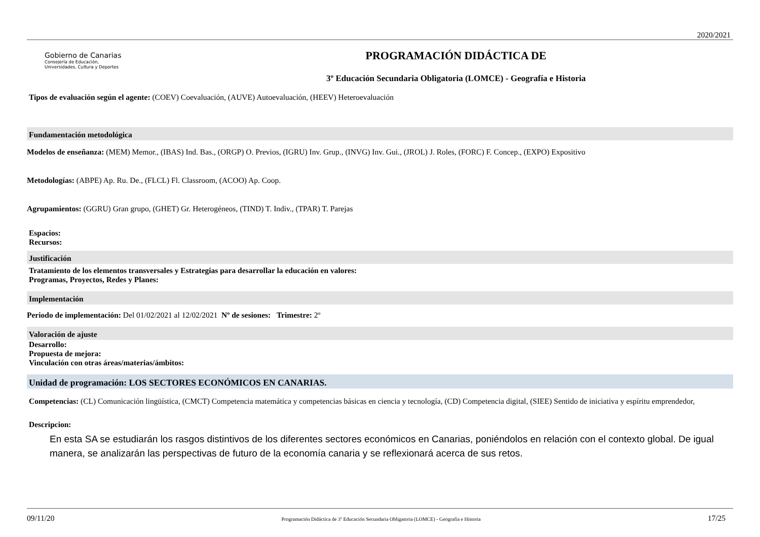2020/2021
Gobierno de Canarias
Consejería de Educación,
Universidades, Cultura y Deportes
PROGRAMACIÓN DIDÁCTICA DE
3º Educación Secundaria Obligatoria (LOMCE) - Geografía e Historia
Tipos de evaluación según el agente: (COEV) Coevaluación, (AUVE) Autoevaluación, (HEEV) Heteroevaluación
Fundamentación metodológica
Modelos de enseñanza: (MEM) Memor., (IBAS) Ind. Bas., (ORGP) O. Previos, (IGRU) Inv. Grup., (INVG) Inv. Gui., (JROL) J. Roles, (FORC) F. Concep., (EXPO) Expositivo
Metodologías: (ABPE) Ap. Ru. De., (FLCL) Fl. Classroom, (ACOO) Ap. Coop.
Agrupamientos: (GGRU) Gran grupo, (GHET) Gr. Heterogéneos, (TIND) T. Indiv., (TPAR) T. Parejas
Espacios:
Recursos:
Justificación
Tratamiento de los elementos transversales y Estrategias para desarrollar la educación en valores:
Programas, Proyectos, Redes y Planes:
Implementación
Periodo de implementación: Del 01/02/2021 al 12/02/2021 Nº de sesiones: Trimestre: 2º
Valoración de ajuste
Desarrollo:
Propuesta de mejora:
Vinculación con otras áreas/materias/ámbitos:
Unidad de programación: LOS SECTORES ECONÓMICOS EN CANARIAS.
Competencias: (CL) Comunicación lingüística, (CMCT) Competencia matemática y competencias básicas en ciencia y tecnología, (CD) Competencia digital, (SIEE) Sentido de iniciativa y espíritu emprendedor,
Descripcion:
En esta SA se estudiarán los rasgos distintivos de los diferentes sectores económicos en Canarias, poniéndolos en relación con el contexto global. De igual manera, se analizarán las perspectivas de futuro de la economía canaria y se reflexionará acerca de sus retos.
09/11/20 Programación Didáctica de 3º Educación Secundaria Obligatoria (LOMCE) - Geografía e Historia 17/25